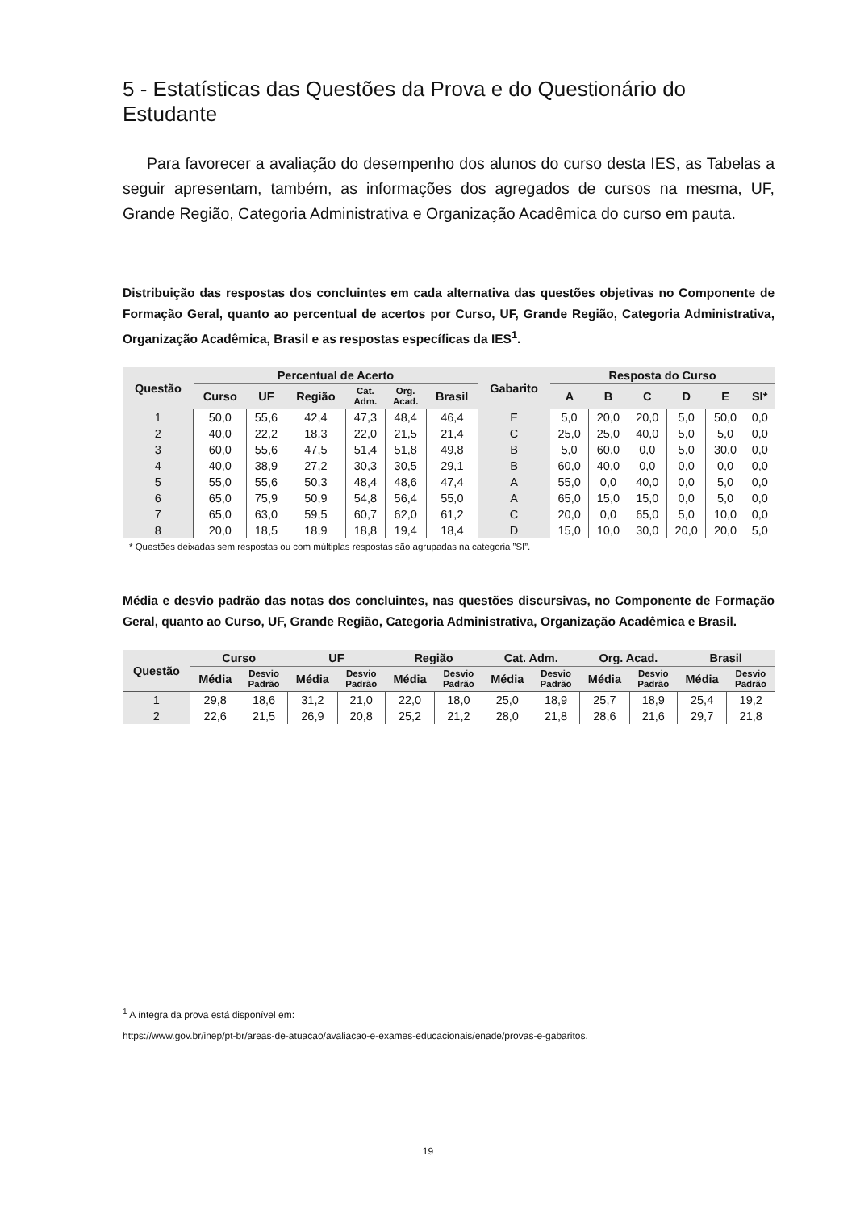5 - Estatísticas das Questões da Prova e do Questionário do Estudante
Para favorecer a avaliação do desempenho dos alunos do curso desta IES, as Tabelas a seguir apresentam, também, as informações dos agregados de cursos na mesma, UF, Grande Região, Categoria Administrativa e Organização Acadêmica do curso em pauta.
Distribuição das respostas dos concluintes em cada alternativa das questões objetivas no Componente de Formação Geral, quanto ao percentual de acertos por Curso, UF, Grande Região, Categoria Administrativa, Organização Acadêmica, Brasil e as respostas específicas da IES<sup>1</sup>.
| Questão | Percentual de Acerto | | | | | | Gabarito | Resposta do Curso | | | | | |
| --- | --- | --- | --- | --- | --- | --- | --- | --- | --- | --- | --- | --- | --- |
| | Curso | UF | Região | Cat. Adm. | Org. Acad. | Brasil | | A | B | C | D | E | SI* |
| 1 | 50,0 | 55,6 | 42,4 | 47,3 | 48,4 | 46,4 | E | 5,0 | 20,0 | 20,0 | 5,0 | 50,0 | 0,0 |
| 2 | 40,0 | 22,2 | 18,3 | 22,0 | 21,5 | 21,4 | C | 25,0 | 25,0 | 40,0 | 5,0 | 5,0 | 0,0 |
| 3 | 60,0 | 55,6 | 47,5 | 51,4 | 51,8 | 49,8 | B | 5,0 | 60,0 | 0,0 | 5,0 | 30,0 | 0,0 |
| 4 | 40,0 | 38,9 | 27,2 | 30,3 | 30,5 | 29,1 | B | 60,0 | 40,0 | 0,0 | 0,0 | 0,0 | 0,0 |
| 5 | 55,0 | 55,6 | 50,3 | 48,4 | 48,6 | 47,4 | A | 55,0 | 0,0 | 40,0 | 0,0 | 5,0 | 0,0 |
| 6 | 65,0 | 75,9 | 50,9 | 54,8 | 56,4 | 55,0 | A | 65,0 | 15,0 | 15,0 | 0,0 | 5,0 | 0,0 |
| 7 | 65,0 | 63,0 | 59,5 | 60,7 | 62,0 | 61,2 | C | 20,0 | 0,0 | 65,0 | 5,0 | 10,0 | 0,0 |
| 8 | 20,0 | 18,5 | 18,9 | 18,8 | 19,4 | 18,4 | D | 15,0 | 10,0 | 30,0 | 20,0 | 20,0 | 5,0 |
* Questões deixadas sem respostas ou com múltiplas respostas são agrupadas na categoria ”SI”.
Média e desvio padrão das notas dos concluintes, nas questões discursivas, no Componente de Formação Geral, quanto ao Curso, UF, Grande Região, Categoria Administrativa, Organização Acadêmica e Brasil.
| Questão | Curso | | UF | | Região | | Cat. Adm. | | Org. Acad. | | Brasil | |
| --- | --- | --- | --- | --- | --- | --- | --- | --- | --- | --- | --- | --- |
| | Média | Desvio Padrão | Média | Desvio Padrão | Média | Desvio Padrão | Média | Desvio Padrão | Média | Desvio Padrão | Média | Desvio Padrão |
| 1 | 29,8 | 18,6 | 31,2 | 21,0 | 22,0 | 18,0 | 25,0 | 18,9 | 25,7 | 18,9 | 25,4 | 19,2 |
| 2 | 22,6 | 21,5 | 26,9 | 20,8 | 25,2 | 21,2 | 28,0 | 21,8 | 28,6 | 21,6 | 29,7 | 21,8 |
<sup>1</sup> A íntegra da prova está disponível em:
https://www.gov.br/inep/pt-br/areas-de-atuacao/avaliacao-e-exames-educacionais/enade/provas-e-gabaritos.
19